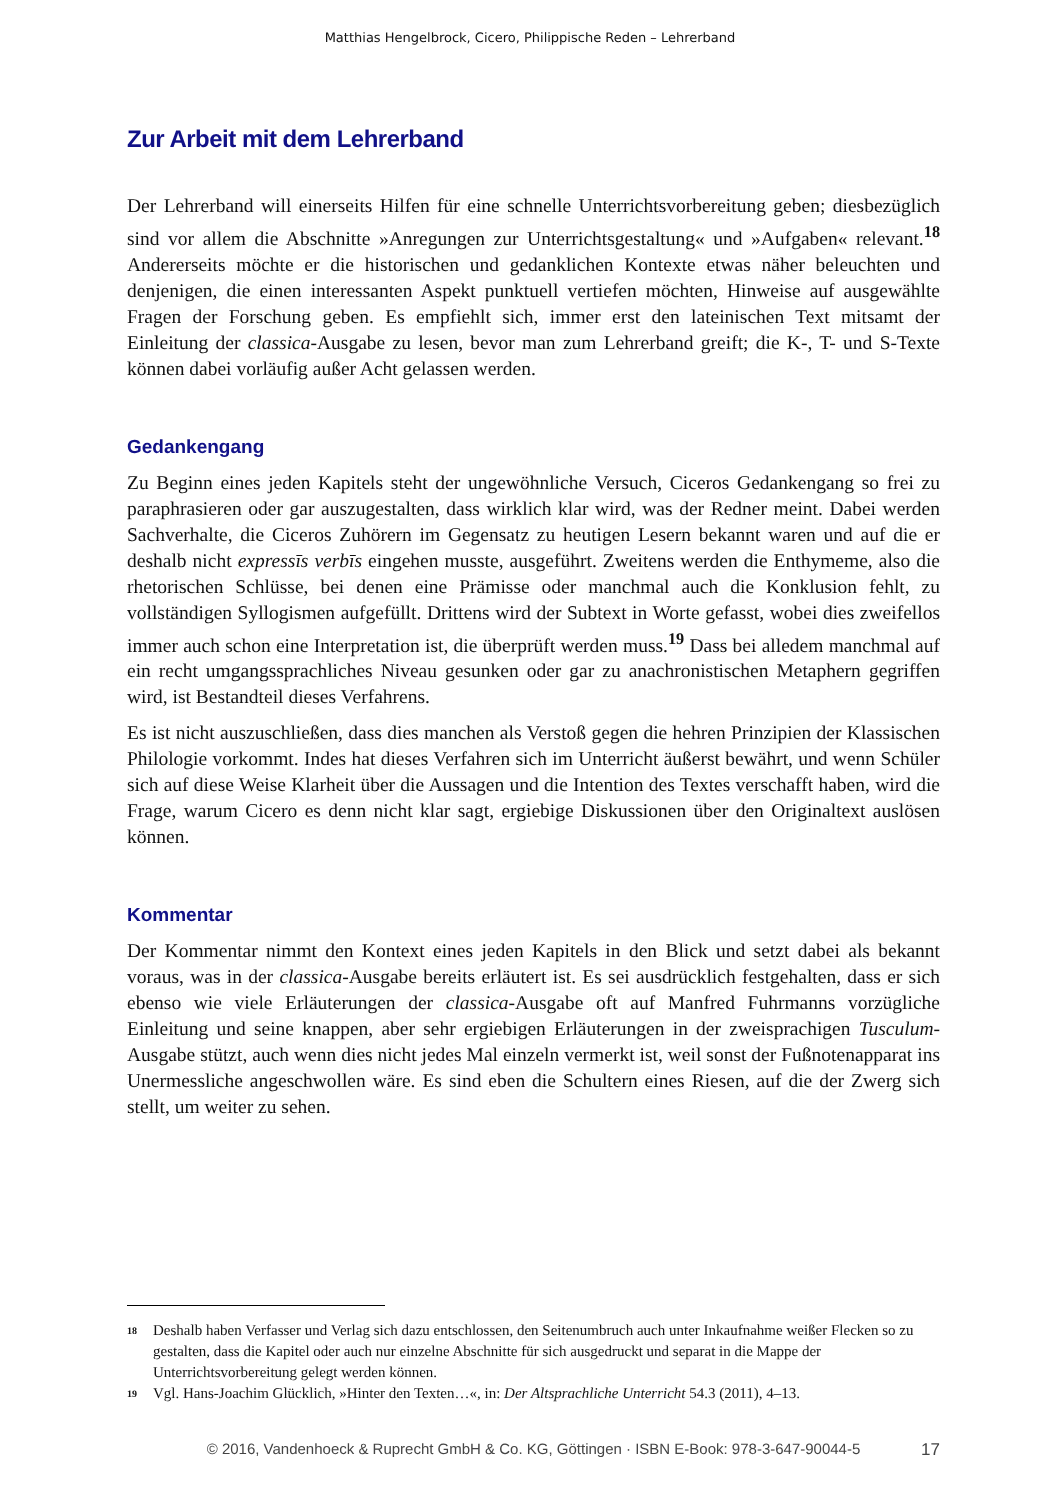Matthias Hengelbrock, Cicero, Philippische Reden – Lehrerband
Zur Arbeit mit dem Lehrerband
Der Lehrerband will einerseits Hilfen für eine schnelle Unterrichtsvorbereitung geben; diesbezüglich sind vor allem die Abschnitte »Anregungen zur Unterrichtsgestaltung« und »Aufgaben« relevant.<sup>18</sup> Andererseits möchte er die historischen und gedanklichen Kontexte etwas näher beleuchten und denjenigen, die einen interessanten Aspekt punktuell vertiefen möchten, Hinweise auf ausgewählte Fragen der Forschung geben. Es empfiehlt sich, immer erst den lateinischen Text mitsamt der Einleitung der classica-Ausgabe zu lesen, bevor man zum Lehrerband greift; die K-, T- und S-Texte können dabei vorläufig außer Acht gelassen werden.
Gedankengang
Zu Beginn eines jeden Kapitels steht der ungewöhnliche Versuch, Ciceros Gedankengang so frei zu paraphrasieren oder gar auszugestalten, dass wirklich klar wird, was der Redner meint. Dabei werden Sachverhalte, die Ciceros Zuhörern im Gegensatz zu heutigen Lesern bekannt waren und auf die er deshalb nicht expressīs verbīs eingehen musste, ausgeführt. Zweitens werden die Enthymeme, also die rhetorischen Schlüsse, bei denen eine Prämisse oder manchmal auch die Konklusion fehlt, zu vollständigen Syllogismen aufgefüllt. Drittens wird der Subtext in Worte gefasst, wobei dies zweifellos immer auch schon eine Interpretation ist, die überprüft werden muss.<sup>19</sup> Dass bei alledem manchmal auf ein recht umgangssprachliches Niveau gesunken oder gar zu anachronistischen Metaphern gegriffen wird, ist Bestandteil dieses Verfahrens.
Es ist nicht auszuschließen, dass dies manchen als Verstoß gegen die hehren Prinzipien der Klassischen Philologie vorkommt. Indes hat dieses Verfahren sich im Unterricht äußerst bewährt, und wenn Schüler sich auf diese Weise Klarheit über die Aussagen und die Intention des Textes verschafft haben, wird die Frage, warum Cicero es denn nicht klar sagt, ergiebige Diskussionen über den Originaltext auslösen können.
Kommentar
Der Kommentar nimmt den Kontext eines jeden Kapitels in den Blick und setzt dabei als bekannt voraus, was in der classica-Ausgabe bereits erläutert ist. Es sei ausdrücklich festgehalten, dass er sich ebenso wie viele Erläuterungen der classica-Ausgabe oft auf Manfred Fuhrmanns vorzügliche Einleitung und seine knappen, aber sehr ergiebigen Erläuterungen in der zweisprachigen Tusculum-Ausgabe stützt, auch wenn dies nicht jedes Mal einzeln vermerkt ist, weil sonst der Fußnotenapparat ins Unermessliche angeschwollen wäre. Es sind eben die Schultern eines Riesen, auf die der Zwerg sich stellt, um weiter zu sehen.
18 Deshalb haben Verfasser und Verlag sich dazu entschlossen, den Seitenumbruch auch unter Inkaufnahme weißer Flecken so zu gestalten, dass die Kapitel oder auch nur einzelne Abschnitte für sich ausgedruckt und separat in die Mappe der Unterrichtsvorbereitung gelegt werden können.
19 Vgl. Hans-Joachim Glücklich, »Hinter den Texten…«, in: Der Altsprachliche Unterricht 54.3 (2011), 4–13.
© 2016, Vandenhoeck & Ruprecht GmbH & Co. KG, Göttingen · ISBN E-Book: 978-3-647-90044-5 17